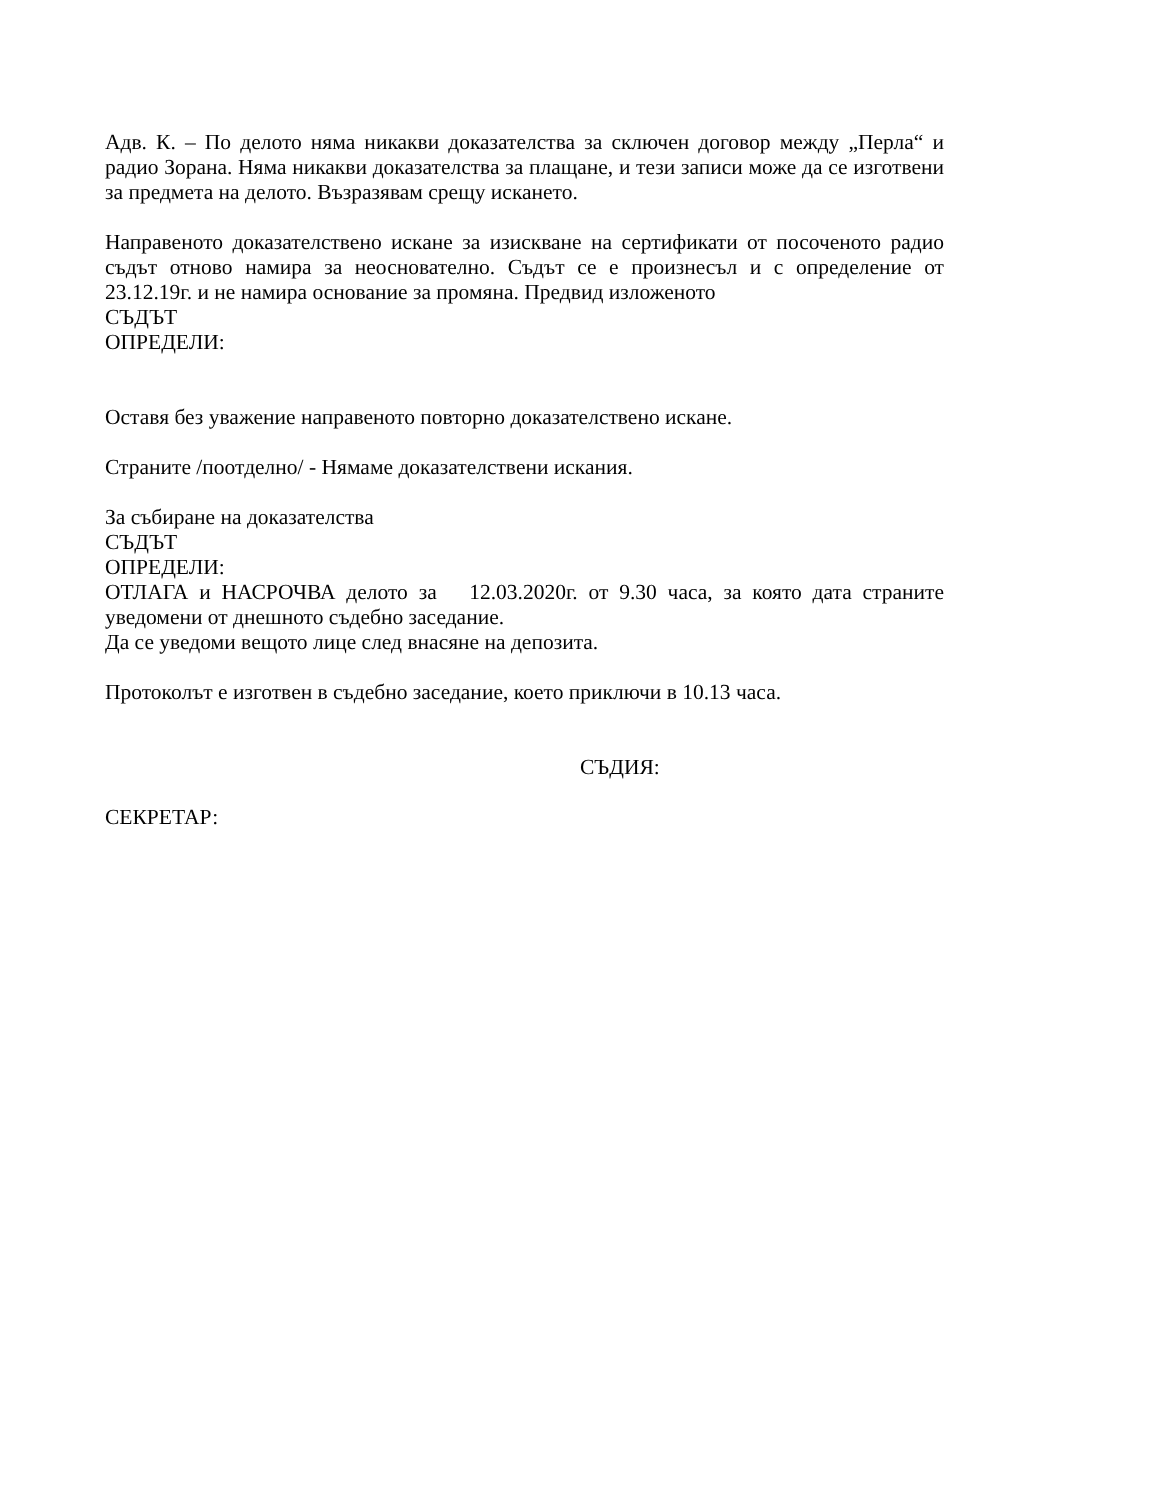Адв. К. – По делото няма никакви доказателства за сключен договор между „Перла“ и радио Зорана. Няма никакви доказателства за плащане, и тези записи може да се изготвени за предмета на делото. Възразявам срещу искането.
Направеното доказателствено искане за изискване на сертификати от посоченото радио съдът отново намира за неоснователно. Съдът се е произнесъл и с определение от 23.12.19г. и не намира основание за промяна. Предвид изложеното
СЪДЪТ
ОПРЕДЕЛИ:
Оставя без уважение направеното повторно доказателствено искане.
Страните /поотделно/ - Нямаме доказателствени искания.
За събиране на доказателства
СЪДЪТ
ОПРЕДЕЛИ:
ОТЛАГА и НАСРОЧВА делото за 12.03.2020г. от 9.30 часа, за която дата страните уведомени от днешното съдебно заседание.
Да се уведоми вещото лице след внасяне на депозита.
Протоколът е изготвен в съдебно заседание, което приключи в 10.13 часа.
СЪДИЯ:
СЕКРЕТАР: